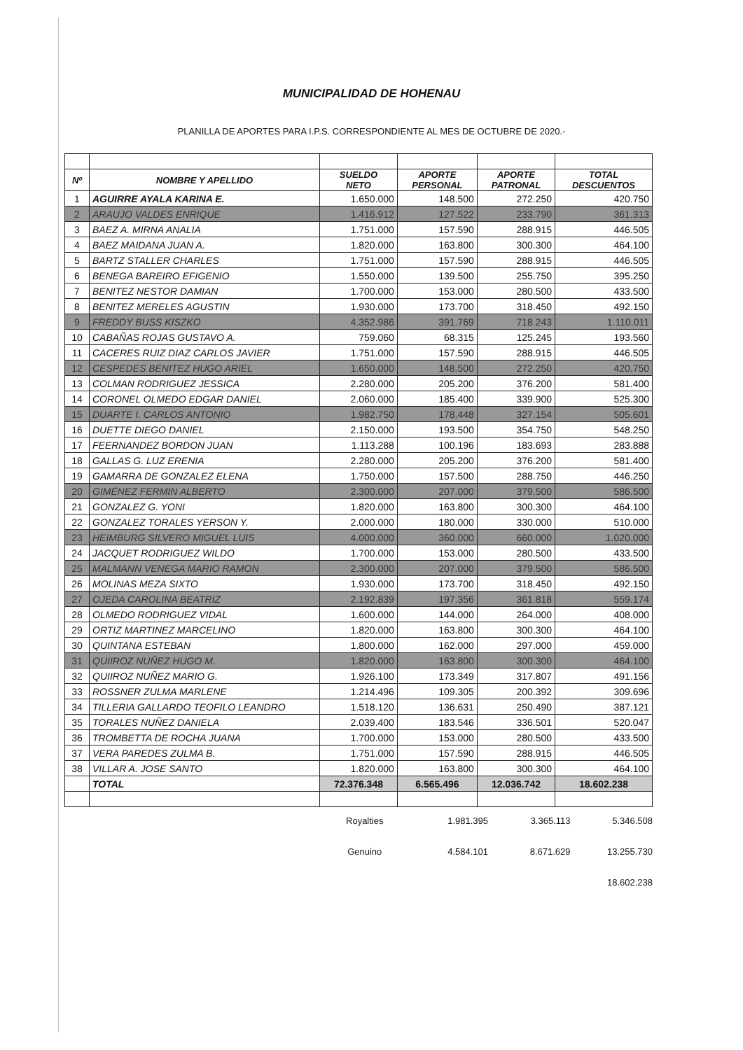MUNICIPALIDAD DE HOHENAU
PLANILLA DE APORTES PARA I.P.S. CORRESPONDIENTE AL MES DE OCTUBRE DE 2020.-
| Nº | NOMBRE Y APELLIDO | SUELDO NETO | APORTE PERSONAL | APORTE PATRONAL | TOTAL DESCUENTOS |
| --- | --- | --- | --- | --- | --- |
| 1 | AGUIRRE AYALA KARINA E. | 1.650.000 | 148.500 | 272.250 | 420.750 |
| 2 | ARAUJO VALDES ENRIQUE | 1.416.912 | 127.522 | 233.790 | 361.313 |
| 3 | BAEZ A. MIRNA ANALIA | 1.751.000 | 157.590 | 288.915 | 446.505 |
| 4 | BAEZ MAIDANA JUAN A. | 1.820.000 | 163.800 | 300.300 | 464.100 |
| 5 | BARTZ STALLER CHARLES | 1.751.000 | 157.590 | 288.915 | 446.505 |
| 6 | BENEGA BAREIRO EFIGENIO | 1.550.000 | 139.500 | 255.750 | 395.250 |
| 7 | BENITEZ NESTOR DAMIAN | 1.700.000 | 153.000 | 280.500 | 433.500 |
| 8 | BENITEZ MERELES AGUSTIN | 1.930.000 | 173.700 | 318.450 | 492.150 |
| 9 | FREDDY BUSS KISZKO | 4.352.986 | 391.769 | 718.243 | 1.110.011 |
| 10 | CABAÑAS ROJAS GUSTAVO A. | 759.060 | 68.315 | 125.245 | 193.560 |
| 11 | CACERES RUIZ DIAZ CARLOS JAVIER | 1.751.000 | 157.590 | 288.915 | 446.505 |
| 12 | CESPEDES BENITEZ HUGO ARIEL | 1.650.000 | 148.500 | 272.250 | 420.750 |
| 13 | COLMAN RODRIGUEZ JESSICA | 2.280.000 | 205.200 | 376.200 | 581.400 |
| 14 | CORONEL OLMEDO EDGAR DANIEL | 2.060.000 | 185.400 | 339.900 | 525.300 |
| 15 | DUARTE I. CARLOS ANTONIO | 1.982.750 | 178.448 | 327.154 | 505.601 |
| 16 | DUETTE DIEGO DANIEL | 2.150.000 | 193.500 | 354.750 | 548.250 |
| 17 | FEERNANDEZ BORDON JUAN | 1.113.288 | 100.196 | 183.693 | 283.888 |
| 18 | GALLAS G. LUZ ERENIA | 2.280.000 | 205.200 | 376.200 | 581.400 |
| 19 | GAMARRA DE GONZALEZ ELENA | 1.750.000 | 157.500 | 288.750 | 446.250 |
| 20 | GIMÉNEZ FERMIN ALBERTO | 2.300.000 | 207.000 | 379.500 | 586.500 |
| 21 | GONZALEZ G. YONI | 1.820.000 | 163.800 | 300.300 | 464.100 |
| 22 | GONZALEZ TORALES YERSON Y. | 2.000.000 | 180.000 | 330.000 | 510.000 |
| 23 | HEIMBURG SILVERO MIGUEL LUIS | 4.000.000 | 360.000 | 660.000 | 1.020.000 |
| 24 | JACQUET RODRIGUEZ WILDO | 1.700.000 | 153.000 | 280.500 | 433.500 |
| 25 | MALMANN VENEGA MARIO RAMON | 2.300.000 | 207.000 | 379.500 | 586.500 |
| 26 | MOLINAS MEZA SIXTO | 1.930.000 | 173.700 | 318.450 | 492.150 |
| 27 | OJEDA CAROLINA BEATRIZ | 2.192.839 | 197.356 | 361.818 | 559.174 |
| 28 | OLMEDO RODRIGUEZ VIDAL | 1.600.000 | 144.000 | 264.000 | 408.000 |
| 29 | ORTIZ MARTINEZ MARCELINO | 1.820.000 | 163.800 | 300.300 | 464.100 |
| 30 | QUINTANA ESTEBAN | 1.800.000 | 162.000 | 297.000 | 459.000 |
| 31 | QUIIROZ NUÑEZ HUGO M. | 1.820.000 | 163.800 | 300.300 | 464.100 |
| 32 | QUIIROZ NUÑEZ MARIO G. | 1.926.100 | 173.349 | 317.807 | 491.156 |
| 33 | ROSSNER ZULMA MARLENE | 1.214.496 | 109.305 | 200.392 | 309.696 |
| 34 | TILLERIA GALLARDO TEOFILO LEANDRO | 1.518.120 | 136.631 | 250.490 | 387.121 |
| 35 | TORALES NUÑEZ DANIELA | 2.039.400 | 183.546 | 336.501 | 520.047 |
| 36 | TROMBETTA DE ROCHA JUANA | 1.700.000 | 153.000 | 280.500 | 433.500 |
| 37 | VERA PAREDES ZULMA B. | 1.751.000 | 157.590 | 288.915 | 446.505 |
| 38 | VILLAR A. JOSE SANTO | 1.820.000 | 163.800 | 300.300 | 464.100 |
| | TOTAL | 72.376.348 | 6.565.496 | 12.036.742 | 18.602.238 |
Royalties 1.981.395 3.365.113 5.346.508
Genuino 4.584.101 8.671.629 13.255.730
18.602.238